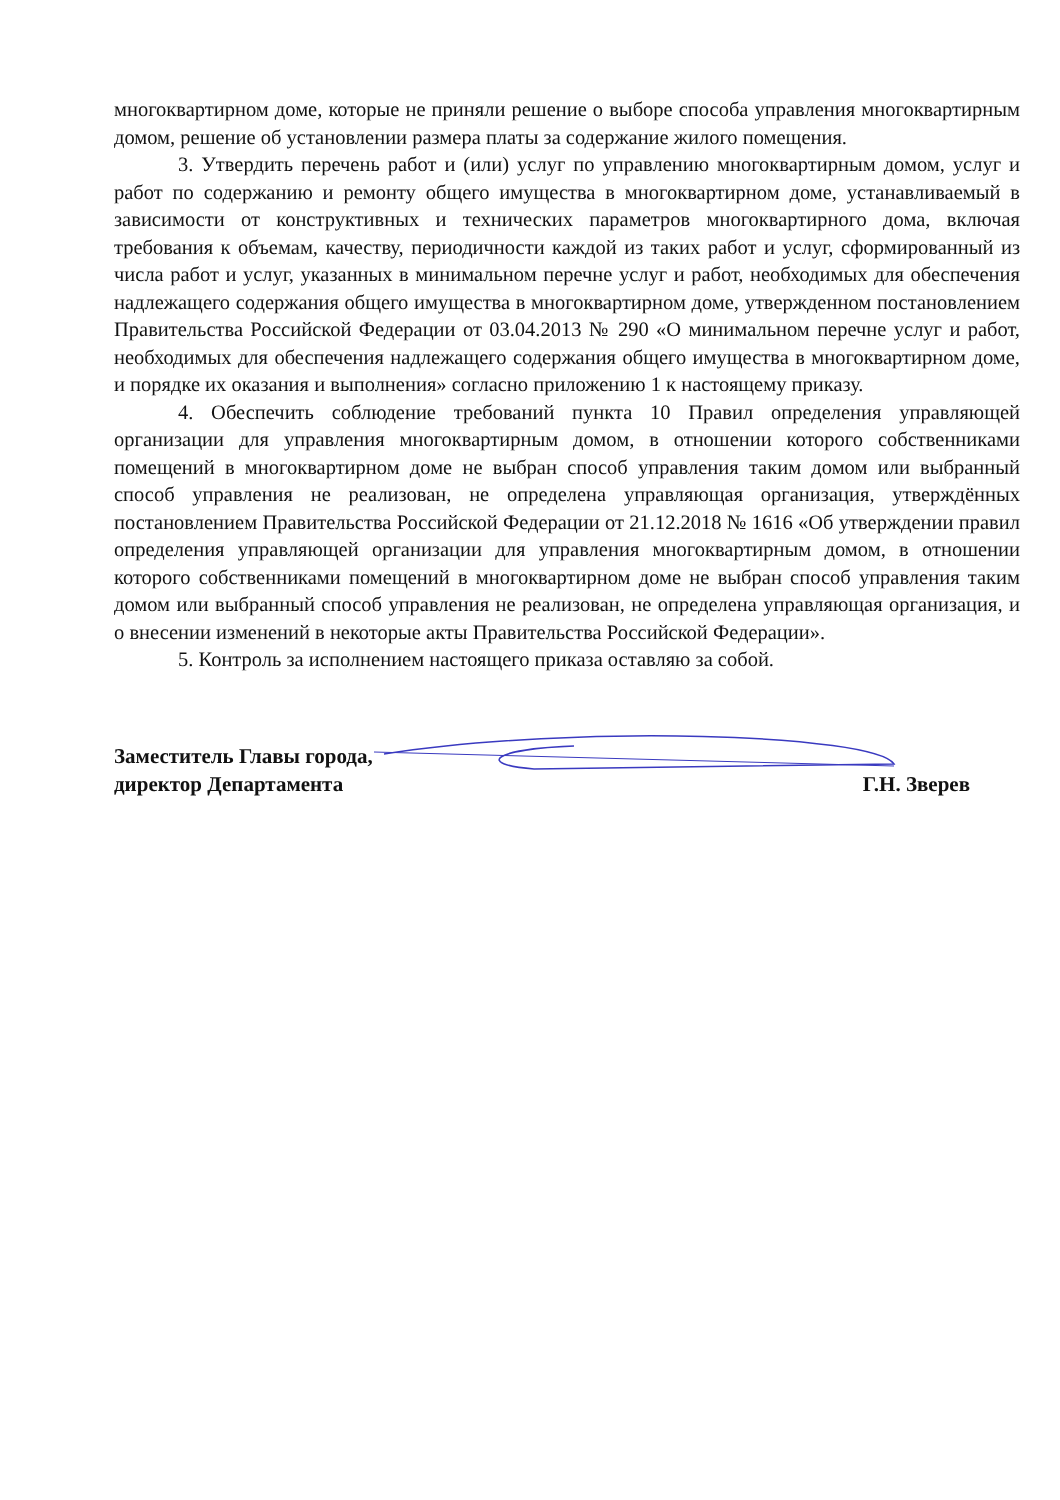многоквартирном доме, которые не приняли решение о выборе способа управления многоквартирным домом, решение об установлении размера платы за содержание жилого помещения.
3. Утвердить перечень работ и (или) услуг по управлению многоквартирным домом, услуг и работ по содержанию и ремонту общего имущества в многоквартирном доме, устанавливаемый в зависимости от конструктивных и технических параметров многоквартирного дома, включая требования к объемам, качеству, периодичности каждой из таких работ и услуг, сформированный из числа работ и услуг, указанных в минимальном перечне услуг и работ, необходимых для обеспечения надлежащего содержания общего имущества в многоквартирном доме, утвержденном постановлением Правительства Российской Федерации от 03.04.2013 № 290 «О минимальном перечне услуг и работ, необходимых для обеспечения надлежащего содержания общего имущества в многоквартирном доме, и порядке их оказания и выполнения» согласно приложению 1 к настоящему приказу.
4. Обеспечить соблюдение требований пункта 10 Правил определения управляющей организации для управления многоквартирным домом, в отношении которого собственниками помещений в многоквартирном доме не выбран способ управления таким домом или выбранный способ управления не реализован, не определена управляющая организация, утверждённых постановлением Правительства Российской Федерации от 21.12.2018 № 1616 «Об утверждении правил определения управляющей организации для управления многоквартирным домом, в отношении которого собственниками помещений в многоквартирном доме не выбран способ управления таким домом или выбранный способ управления не реализован, не определена управляющая организация, и о внесении изменений в некоторые акты Правительства Российской Федерации».
5. Контроль за исполнением настоящего приказа оставляю за собой.
Заместитель Главы города,
директор Департамента
Г.Н. Зверев